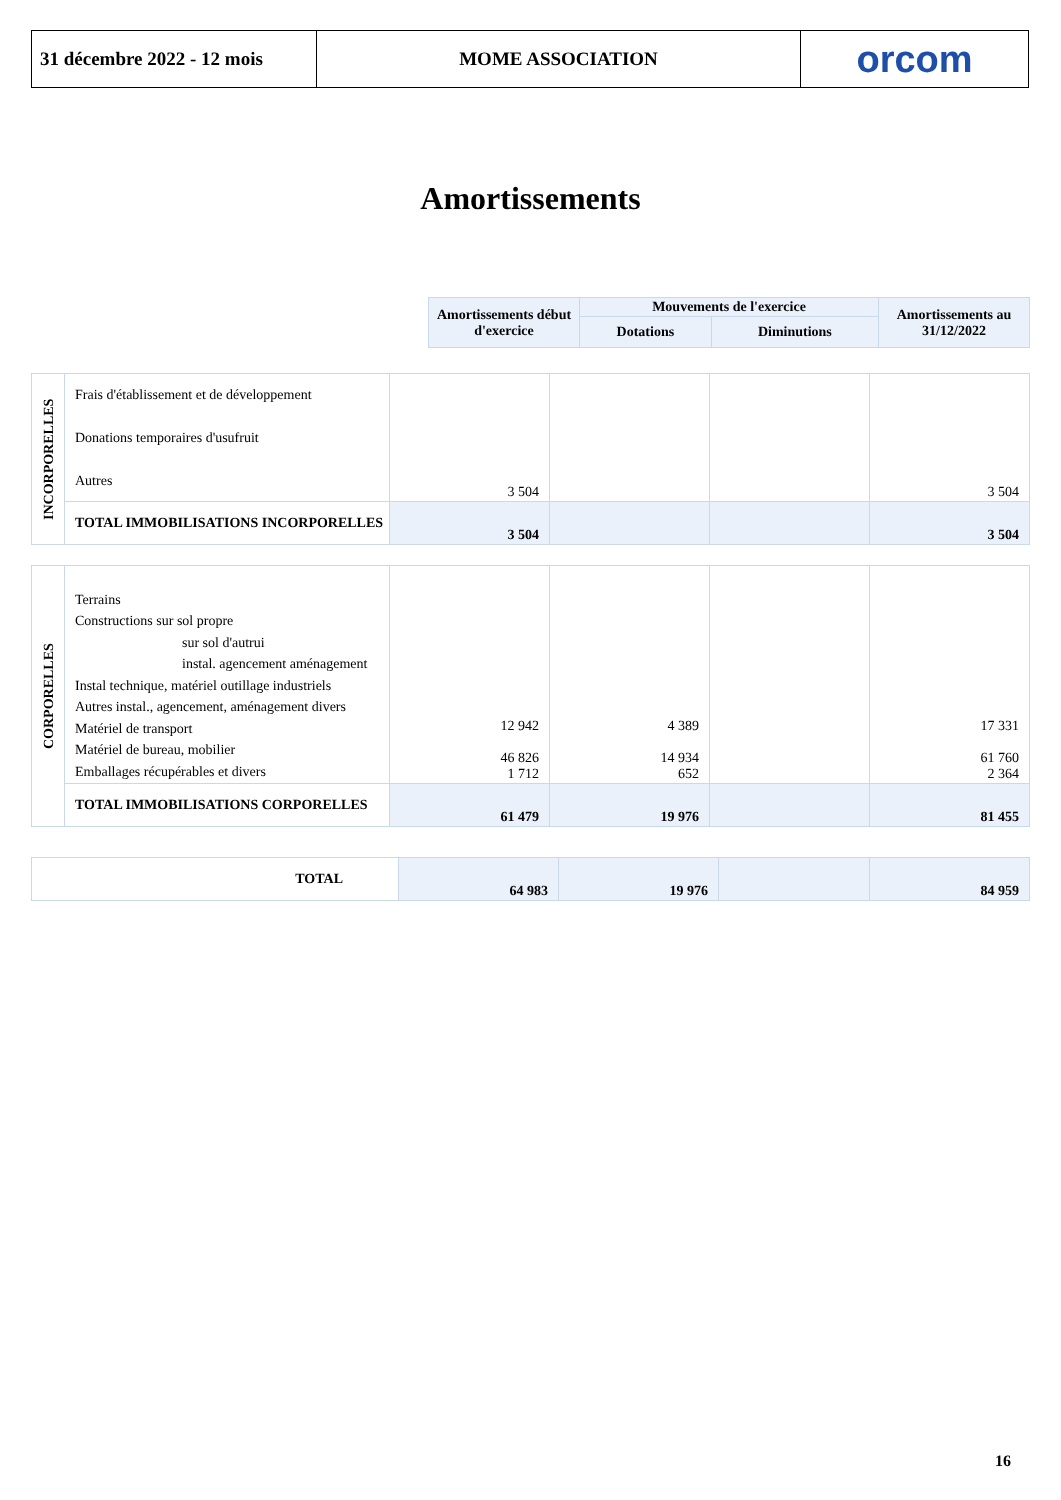| 31 décembre 2022 - 12 mois | MOME ASSOCIATION | orcom |
Amortissements
| Amortissements début d'exercice | Mouvements de l'exercice | | Amortissements au 31/12/2022 |
| --- | --- | --- | --- |
| | Dotations | Diminutions | |
| INCORPORELLES | Frais d'établissement et de développement Donations temporaires d'usufruit Autres | 3 504 | | | 3 504 |
| | TOTAL IMMOBILISATIONS INCORPORELLES | 3 504 | | | 3 504 |
| CORPORELLES | Terrains Constructions sur sol propre sur sol d'autrui instal. agencement aménagement Instal technique, matériel outillage industriels Autres instal., agencement, aménagement divers Matériel de transport Matériel de bureau, mobilier Emballages récupérables et divers | 12 942 46 826 1 712 | 4 389 14 934 652 | | 17 331 61 760 2 364 |
| | TOTAL IMMOBILISATIONS CORPORELLES | 61 479 | 19 976 | | 81 455 |
| TOTAL | 64 983 | 19 976 | | 84 959 |
16